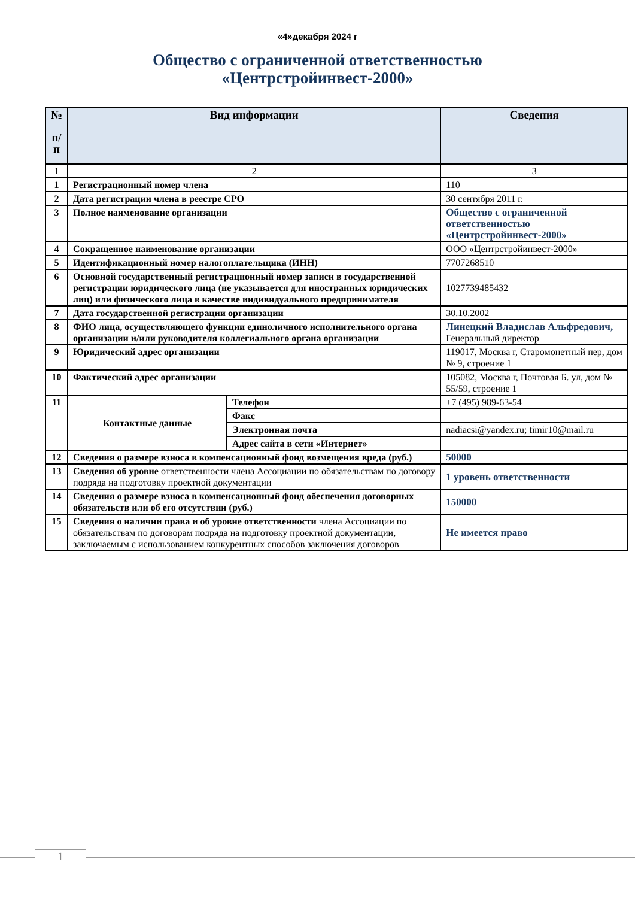«4»декабря 2024 г
Общество с ограниченной ответственностью «Центрстройинвест-2000»
| № п/ п | Вид информации | | Сведения |
| --- | --- | --- | --- |
| 1 | 2 | | 3 |
| 1 | Регистрационный номер члена | | 110 |
| 2 | Дата регистрации члена в реестре СРО | | 30 сентября 2011 г. |
| 3 | Полное наименование организации | | Общество с ограниченной ответственностью «Центрстройинвест-2000» |
| 4 | Сокращенное наименование организации | | ООО «Центрстройинвест-2000» |
| 5 | Идентификационный номер налогоплательщика (ИНН) | | 7707268510 |
| 6 | Основной государственный регистрационный номер записи в государственной регистрации юридического лица (не указывается для иностранных юридических лиц) или физического лица в качестве индивидуального предпринимателя | | 1027739485432 |
| 7 | Дата государственной регистрации организации | | 30.10.2002 |
| 8 | ФИО лица, осуществляющего функции единоличного исполнительного органа организации и/или руководителя коллегиального органа организации | | Линецкий Владислав Альфредович, Генеральный директор |
| 9 | Юридический адрес организации | | 119017, Москва г, Старомонетный пер, дом № 9, строение 1 |
| 10 | Фактический адрес организации | | 105082, Москва г, Почтовая Б. ул, дом № 55/59, строение 1 |
| 11 | Контактные данные | Телефон | +7 (495) 989-63-54 |
| | | Факс | |
| | | Электронная почта | nadiacsi@yandex.ru; timir10@mail.ru |
| | | Адрес сайта в сети «Интернет» | |
| 12 | Сведения о размере взноса в компенсационный фонд возмещения вреда (руб.) | | 50000 |
| 13 | Сведения об уровне ответственности члена Ассоциации по обязательствам по договору подряда на подготовку проектной документации | | 1 уровень ответственности |
| 14 | Сведения о размере взноса в компенсационный фонд обеспечения договорных обязательств или об его отсутствии (руб.) | | 150000 |
| 15 | Сведения о наличии права и об уровне ответственности члена Ассоциации по обязательствам по договорам подряда на подготовку проектной документации, заключаемым с использованием конкурентных способов заключения договоров | | Не имеется право |
1